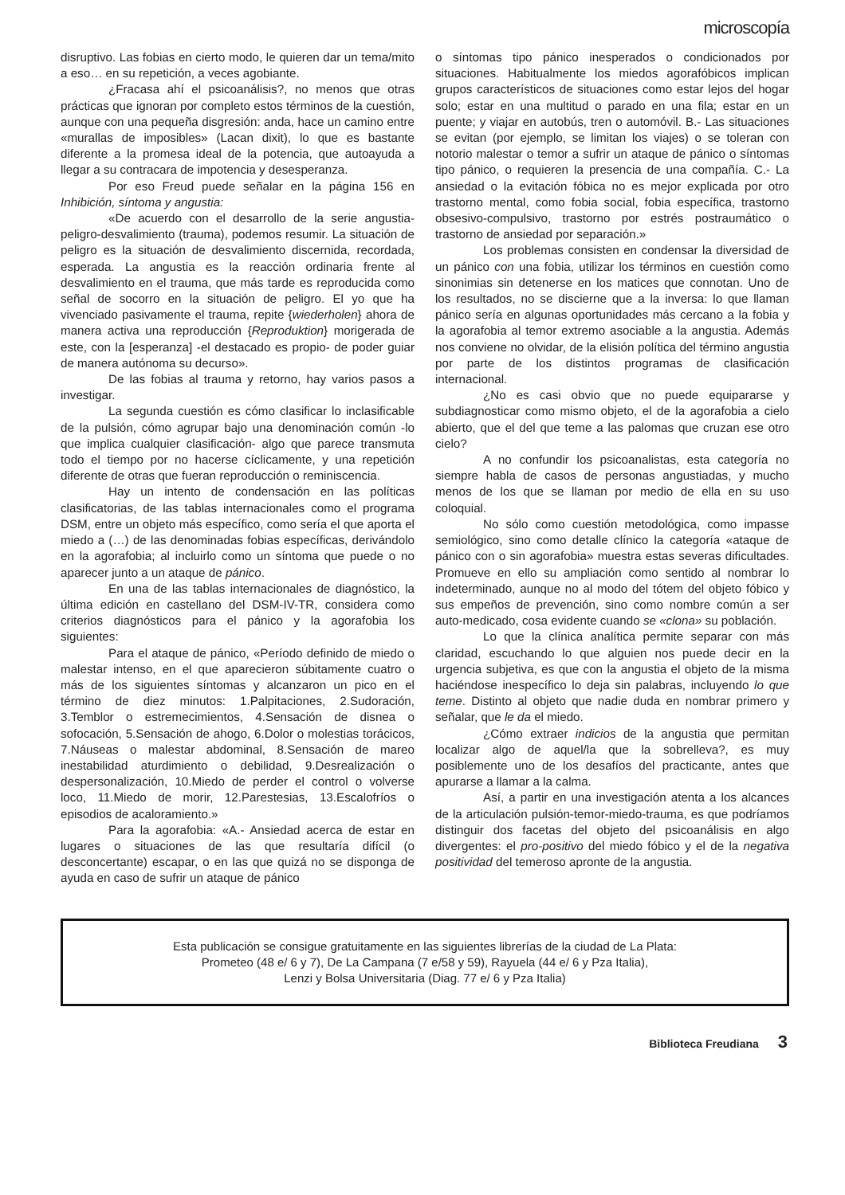microscopía
disruptivo. Las fobias en cierto modo, le quieren dar un tema/mito a eso… en su repetición, a veces agobiante.
¿Fracasa ahí el psicoanálisis?, no menos que otras prácticas que ignoran por completo estos términos de la cuestión, aunque con una pequeña disgresión: anda, hace un camino entre «murallas de imposibles» (Lacan dixit), lo que es bastante diferente a la promesa ideal de la potencia, que autoayuda a llegar a su contracara de impotencia y desesperanza.
Por eso Freud puede señalar en la página 156 en Inhibición, síntoma y angustia:
«De acuerdo con el desarrollo de la serie angustia-peligro-desvalimiento (trauma), podemos resumir. La situación de peligro es la situación de desvalimiento discernida, recordada, esperada. La angustia es la reacción ordinaria frente al desvalimiento en el trauma, que más tarde es reproducida como señal de socorro en la situación de peligro. El yo que ha vivenciado pasivamente el trauma, repite {wiederholen} ahora de manera activa una reproducción {Reproduktion} morigerada de este, con la [esperanza] -el destacado es propio- de poder guiar de manera autónoma su decurso».
De las fobias al trauma y retorno, hay varios pasos a investigar.
La segunda cuestión es cómo clasificar lo inclasificable de la pulsión, cómo agrupar bajo una denominación común -lo que implica cualquier clasificación- algo que parece transmuta todo el tiempo por no hacerse cíclicamente, y una repetición diferente de otras que fueran reproducción o reminiscencia.
Hay un intento de condensación en las políticas clasificatorias, de las tablas internacionales como el programa DSM, entre un objeto más específico, como sería el que aporta el miedo a (…) de las denominadas fobias específicas, derivándolo en la agorafobia; al incluirlo como un síntoma que puede o no aparecer junto a un ataque de pánico.
En una de las tablas internacionales de diagnóstico, la última edición en castellano del DSM-IV-TR, considera como criterios diagnósticos para el pánico y la agorafobia los siguientes:
Para el ataque de pánico, «Período definido de miedo o malestar intenso, en el que aparecieron súbitamente cuatro o más de los siguientes síntomas y alcanzaron un pico en el término de diez minutos: 1.Palpitaciones, 2.Sudoración, 3.Temblor o estremecimientos, 4.Sensación de disnea o sofocación, 5.Sensación de ahogo, 6.Dolor o molestias torácicos, 7.Náuseas o malestar abdominal, 8.Sensación de mareo inestabilidad aturdimiento o debilidad, 9.Desrealización o despersonalización, 10.Miedo de perder el control o volverse loco, 11.Miedo de morir, 12.Parestesias, 13.Escalofríos o episodios de acaloramiento.»
Para la agorafobia: «A.- Ansiedad acerca de estar en lugares o situaciones de las que resultaría difícil (o desconcertante) escapar, o en las que quizá no se disponga de ayuda en caso de sufrir un ataque de pánico
o síntomas tipo pánico inesperados o condicionados por situaciones. Habitualmente los miedos agorafóbicos implican grupos característicos de situaciones como estar lejos del hogar solo; estar en una multitud o parado en una fila; estar en un puente; y viajar en autobús, tren o automóvil. B.- Las situaciones se evitan (por ejemplo, se limitan los viajes) o se toleran con notorio malestar o temor a sufrir un ataque de pánico o síntomas tipo pánico, o requieren la presencia de una compañía. C.- La ansiedad o la evitación fóbica no es mejor explicada por otro trastorno mental, como fobia social, fobia específica, trastorno obsesivo-compulsivo, trastorno por estrés postraumático o trastorno de ansiedad por separación.»
Los problemas consisten en condensar la diversidad de un pánico con una fobia, utilizar los términos en cuestión como sinonimias sin detenerse en los matices que connotan. Uno de los resultados, no se discierne que a la inversa: lo que llaman pánico sería en algunas oportunidades más cercano a la fobia y la agorafobia al temor extremo asociable a la angustia. Además nos conviene no olvidar, de la elisión política del término angustia por parte de los distintos programas de clasificación internacional.
¿No es casi obvio que no puede equipararse y subdiagnosticar como mismo objeto, el de la agorafobia a cielo abierto, que el del que teme a las palomas que cruzan ese otro cielo?
A no confundir los psicoanalistas, esta categoría no siempre habla de casos de personas angustiadas, y mucho menos de los que se llaman por medio de ella en su uso coloquial.
No sólo como cuestión metodológica, como impasse semiológico, sino como detalle clínico la categoría «ataque de pánico con o sin agorafobia» muestra estas severas dificultades. Promueve en ello su ampliación como sentido al nombrar lo indeterminado, aunque no al modo del tótem del objeto fóbico y sus empeños de prevención, sino como nombre común a ser auto-medicado, cosa evidente cuando se «clona» su población.
Lo que la clínica analítica permite separar con más claridad, escuchando lo que alguien nos puede decir en la urgencia subjetiva, es que con la angustia el objeto de la misma haciéndose inespecífico lo deja sin palabras, incluyendo lo que teme. Distinto al objeto que nadie duda en nombrar primero y señalar, que le da el miedo.
¿Cómo extraer indicios de la angustia que permitan localizar algo de aquel/la que la sobrelleva?, es muy posiblemente uno de los desafíos del practicante, antes que apurarse a llamar a la calma.
Así, a partir en una investigación atenta a los alcances de la articulación pulsión-temor-miedo-trauma, es que podríamos distinguir dos facetas del objeto del psicoanálisis en algo divergentes: el pro-positivo del miedo fóbico y el de la negativa positividad del temeroso apronte de la angustia.
Esta publicación se consigue gratuitamente en las siguientes librerías de la ciudad de La Plata:
Prometeo (48 e/ 6 y 7), De La Campana (7 e/58 y 59), Rayuela (44 e/ 6 y Pza Italia),
Lenzi y Bolsa Universitaria (Diag. 77 e/ 6 y Pza Italia)
Biblioteca Freudiana 3